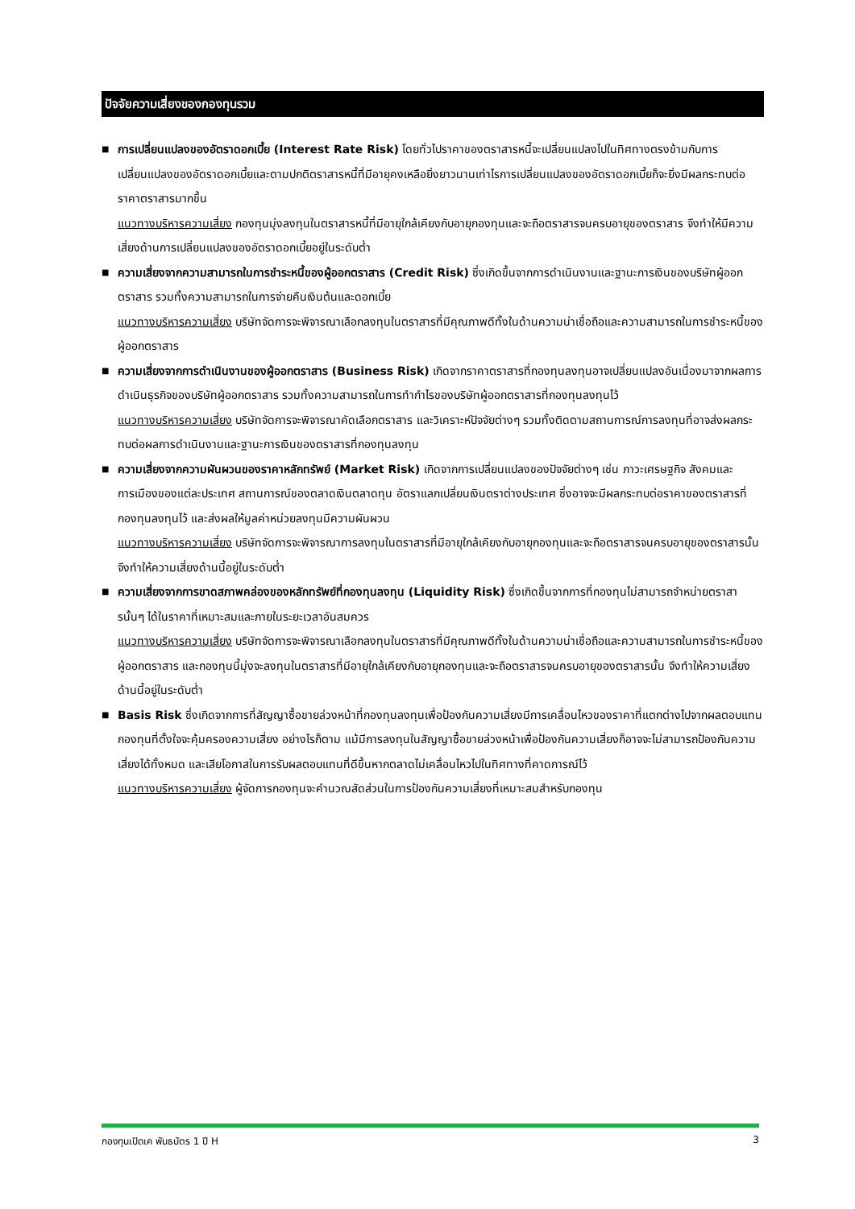ปัจจัยความเสี่ยงของกองทุนรวม
■
การเปลี่ยนแปลงของอัตราดอกเบี้ย (Interest Rate Risk) โดยทั่วไปราคาของตราสารหนี้จะเปลี่ยนแปลงไปในทิศทางตรงข้ามกับการเปลี่ยนแปลงของอัตราดอกเบี้ยและตามปกติตราสารหนี้ที่มีอายุคงเหลือยิ่งยาวนานเท่าไรการเปลี่ยนแปลงของอัตราดอกเบี้ยก็จะยิ่งมีผลกระทบต่อราคาตราสารมากขึ้น
แนวทางบริหารความเสี่ยง กองทุนมุ่งลงทุนในตราสารหนี้ที่มีอายุใกล้เคียงกับอายุกองทุนและจะถือตราสารจนครบอายุของตราสาร จึงทำให้มีความเสี่ยงด้านการเปลี่ยนแปลงของอัตราดอกเบี้ยอยู่ในระดับต่ำ
■
ความเสี่ยงจากความสามารถในการชำระหนี้ของผู้ออกตราสาร (Credit Risk) ซึ่งเกิดขึ้นจากการดำเนินงานและฐานะการเงินของบริษัทผู้ออกตราสาร รวมทั้งความสามารถในการจ่ายคืนเงินต้นและดอกเบี้ย
แนวทางบริหารความเสี่ยง บริษัทจัดการจะพิจารณาเลือกลงทุนในตราสารที่มีคุณภาพดีทั้งในด้านความน่าเชื่อถือและความสามารถในการชำระหนี้ของผู้ออกตราสาร
■
ความเสี่ยงจากการดำเนินงานของผู้ออกตราสาร (Business Risk) เกิดจากราคาตราสารที่กองทุนลงทุนอาจเปลี่ยนแปลงอันเนื่องมาจากผลการดำเนินธุรกิจของบริษัทผู้ออกตราสาร รวมทั้งความสามารถในการทำกำไรของบริษัทผู้ออกตราสารที่กองทุนลงทุนไว้
แนวทางบริหารความเสี่ยง บริษัทจัดการจะพิจารณาคัดเลือกตราสาร และวิเคราะห์ปัจจัยต่างๆ รวมทั้งติดตามสถานการณ์การลงทุนที่อาจส่งผลกระทบต่อผลการดำเนินงานและฐานะการเงินของตราสารที่กองทุนลงทุน
■
ความเสี่ยงจากความผันผวนของราคาหลักทรัพย์ (Market Risk) เกิดจากการเปลี่ยนแปลงของปัจจัยต่างๆ เช่น ภาวะเศรษฐกิจ สังคมและการเมืองของแต่ละประเทศ สถานการณ์ของตลาดเงินตลาดทุน อัตราแลกเปลี่ยนเงินตราต่างประเทศ ซึ่งอาจจะมีผลกระทบต่อราคาของตราสารที่กองทุนลงทุนไว้ และส่งผลให้มูลค่าหน่วยลงทุนมีความผันผวน
แนวทางบริหารความเสี่ยง บริษัทจัดการจะพิจารณาการลงทุนในตราสารที่มีอายุใกล้เคียงกับอายุกองทุนและจะถือตราสารจนครบอายุของตราสารนั้น จึงทำให้ความเสี่ยงด้านนี้อยู่ในระดับต่ำ
■
ความเสี่ยงจากการขาดสภาพคล่องของหลักทรัพย์ที่กองทุนลงทุน (Liquidity Risk) ซึ่งเกิดขึ้นจากการที่กองทุนไม่สามารถจำหน่ายตราสารนั้นๆ ได้ในราคาที่เหมาะสมและภายในระยะเวลาอันสมควร
แนวทางบริหารความเสี่ยง บริษัทจัดการจะพิจารณาเลือกลงทุนในตราสารที่มีคุณภาพดีทั้งในด้านความน่าเชื่อถือและความสามารถในการชำระหนี้ของผู้ออกตราสาร และกองทุนนี้มุ่งจะลงทุนในตราสารที่มีอายุใกล้เคียงกับอายุกองทุนและจะถือตราสารจนครบอายุของตราสารนั้น จึงทำให้ความเสี่ยงด้านนี้อยู่ในระดับต่ำ
■
Basis Risk ซึ่งเกิดจากการที่สัญญาซื้อขายล่วงหน้าที่กองทุนลงทุนเพื่อป้องกันความเสี่ยงมีการเคลื่อนไหวของราคาที่แตกต่างไปจากผลตอบแทนกองทุนที่ตั้งใจจะคุ้มครองความเสี่ยง อย่างไรก็ตาม แม้มีการลงทุนในสัญญาซื้อขายล่วงหน้าเพื่อป้องกันความเสี่ยงก็อาจจะไม่สามารถป้องกันความเสี่ยงได้ทั้งหมด และเสียโอกาสในการรับผลตอบแทนที่ดีขึ้นหากตลาดไม่เคลื่อนไหวไปในทิศทางที่คาดการณ์ไว้
แนวทางบริหารความเสี่ยง ผู้จัดการกองทุนจะคำนวณสัดส่วนในการป้องกันความเสี่ยงที่เหมาะสมสำหรับกองทุน
กองทุนเปิดเค พันธบัตร 1 ปี H 3